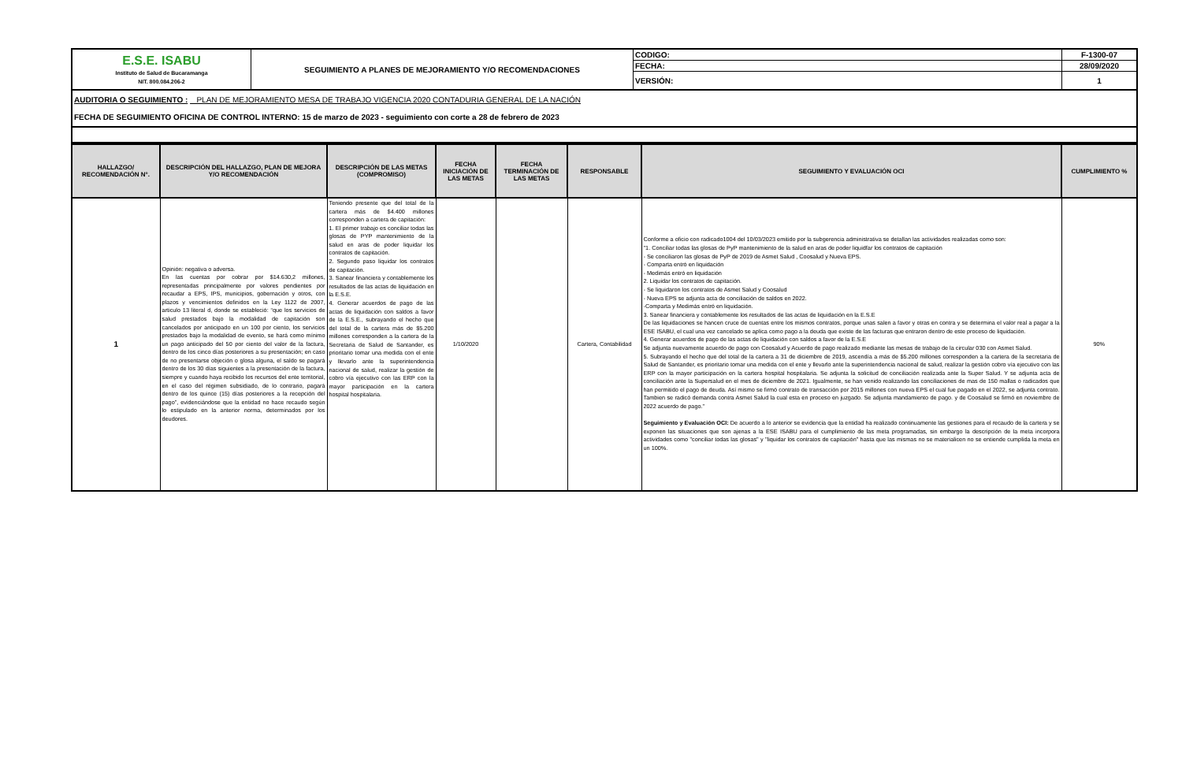| E.S.E. ISABU Instituto de Salud de Bucaramanga NIT. 800.084.206-2 | SEGUIMIENTO A PLANES DE MEJORAMIENTO Y/O RECOMENDACIONES | CODIGO: | F-1300-07 |
| | | FECHA: | 28/09/2020 |
| | | VERSIÓN: | 1 |
AUDITORIA O SEGUIMIENTO : PLAN DE MEJORAMIENTO MESA DE TRABAJO VIGENCIA 2020 CONTADURIA GENERAL DE LA NACIÓN
FECHA DE SEGUIMIENTO OFICINA DE CONTROL INTERNO: 15 de marzo de 2023 - seguimiento con corte a 28 de febrero de 2023
| HALLAZGO/ RECOMENDACIÓN N°. | DESCRIPCIÓN DEL HALLAZGO, PLAN DE MEJORA Y/O RECOMENDACIÓN | DESCRIPCIÓN DE LAS METAS (COMPROMISO) | FECHA INICIACIÓN DE LAS METAS | FECHA TERMINACIÓN DE LAS METAS | RESPONSABLE | SEGUIMIENTO Y EVALUACIÓN OCI | CUMPLIMIENTO % |
| --- | --- | --- | --- | --- | --- | --- | --- |
| 1 | Opinión: negativa o adversa. En las cuentas por cobrar por $14.630,2 millones, representadas principalmente por valores pendientes por recaudar a EPS, IPS, municipios, gobernación y otros, con plazos y vencimientos definidos en la Ley 1122 de 2007, articulo 13 literal d, donde se estableció: “que los servicios de salud prestados bajo la modalidad de capitación son cancelados por anticipado en un 100 por ciento, los servicios prestados bajo la modalidad de evento, se hará como mínimo un pago anticipado del 50 por ciento del valor de la factura, dentro de los cinco días posteriores a su presentación; en caso de no presentarse objeción o glosa alguna, el saldo se pagará dentro de los 30 días siguientes a la presentación de la factura, siempre y cuando haya recibido los recursos del ente territorial, en el caso del régimen subsidiado, de lo contrario, pagará dentro de los quince (15) días posteriores a la recepción del pago”, evidenciándose que la entidad no hace recaudo según lo estipulado en la anterior norma, determinados por los deudores. | Teniendo presente que del total de la cartera más de $4.400 millones corresponden a cartera de capitación: 1. El primer trabajo es conciliar todas las glosas de PYP mantenimiento de la salud en aras de poder liquidar los contratos de capitación. 2. Segundo paso liquidar los contratos de capitación. 3. Sanear financiera y contablemente los resultados de las actas de liquidación en la E.S.E. 4. Generar acuerdos de pago de las actas de liquidación con saldos a favor de la E.S.E., subrayando el hecho que del total de la cartera más de $5.200 millones corresponden a la cartera de la Secretaria de Salud de Santander, es prioritario tomar una medida con el ente y llevarlo ante la superintendencia nacional de salud, realizar la gestión de cobro vía ejecutivo con las ERP con la mayor participación en la cartera hospital hospitalaria. | 1/10/2020 | | Cartera, Contabilidad | Conforme a oficio con radicado1004 del 10/03/2023 emitido por la subgerencia administrativa se detallan las actividades realizadas como son: "1. Conciliar todas las glosas de PyP mantenimiento de la salud en aras de poder liquidfar los contratos de capitación - Se conciliaron las glosas de PyP de 2019 de Asmet Salud , Coosalud y Nueva EPS. - Comparta entró en liquidación - Medimás entró en liquidación 2. Liquidar los contratos de capitación. - Se liquidaron los contratos de Asmet Salud y Coosalud - Nueva EPS se adjunta acta de conciliación de saldos en 2022. -Comparta y Medimás entró en liquidación. 3. Sanear financiera y contablemente los resultados de las actas de liquidación en la E.S.E De las liquidaciones se hancen cruce de cuentas entre los mismos contratos, porque unas salen a favor y otras en contra y se determina el valor real a pagar a la ESE ISABU, el cual una vez cancelado se aplica como pago a la deuda que existe de las facturas que entraron dentro de este proceso de liquidación. 4. Generar acuerdos de pago de las actas de liquidación con saldos a favor de la E.S.E Se adjunta nuevamente acuerdo de pago con Coosalud y Acuerdo de pago realizado mediante las mesas de trabajo de la circular 030 con Asmet Salud. 5. Subrayando el hecho que del total de la cartera a 31 de diciembre de 2019, ascendía a más de $5.200 millones corresponden a la cartera de la secretaria de Salud de Santander, es prioritario tomar una medida con el ente y llevarlo ante la superintendencia nacional de salud, realizar la gestión cobro vía ejecutivo con las ERP con la mayor participación en la cartera hospital hospitalaria. Se adjunta la solicitud de conciliación realizada ante la Super Salud. Y se adjunta acta de conciliación ante la Supersalud en el mes de diciembre de 2021. Igualmente, se han venido realizando las conciliaciones de mas de 150 mallas o radicados que han permitido el pago de deuda. Así mismo se firmó contrato de transacción por 2015 millones con nueva EPS el cual fue pagado en el 2022, se adjunta contrato. Tambien se radicó demanda contra Asmet Salud la cual esta en proceso en juzgado. Se adjunta mandamiento de pago. y de Coosalud se firmó en noviembre de 2022 acuerdo de pago." Seguimiento y Evaluación OCI: De acuerdo a lo anterior se evidencia que la entidad ha realizado continuamente las gestiones para el recaudo de la cartera y se exponen las situaciones que son ajenas a la ESE ISABU para el cumplimiento de las meta programadas, sin embargo la descripción de la meta incorpora actividades como "conciliar todas las glosas" y "liquidar los contratos de capitación" hasta que las mismas no se materialicen no se entiende cumplida la meta en un 100%. | 90% |